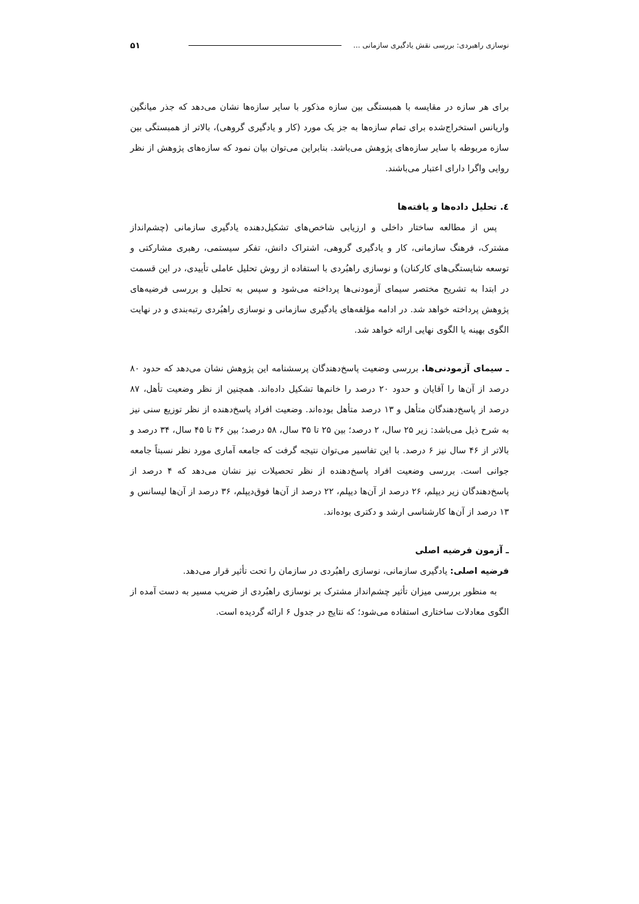نوسازی راهبردی: بررسی نقش یادگیری سازمانی ... ۵۱
برای هر سازه در مقایسه با همبستگی بین سازه مذکور با سایر سازه‌ها نشان می‌دهد که جذر میانگین واریانس استخراج‌شده برای تمام سازه‌ها به جز یک مورد (کار و یادگیری گروهی)، بالاتر از همبستگی بین سازه مربوطه با سایر سازه‌های پژوهش می‌باشد. بنابراین می‌توان بیان نمود که سازه‌های پژوهش از نظر روایی واگرا دارای اعتبار می‌باشند.
٤. تحلیل داده‌ها و یافته‌ها
پس از مطالعه ساختار داخلی و ارزیابی شاخص‌های تشکیل‌دهنده یادگیری سازمانی (چشم‌انداز مشترک، فرهنگ سازمانی، کار و یادگیری گروهی، اشتراک دانش، تفکر سیستمی، رهبری مشارکتی و توسعه شایستگی‌های کارکنان) و نوسازی راهبُردی با استفاده از روش تحلیل عاملی تأییدی، در این قسمت در ابتدا به تشریح مختصر سیمای آزمودنی‌ها پرداخته می‌شود و سپس به تحلیل و بررسی فرضیه‌های پژوهش پرداخته خواهد شد. در ادامه مؤلفه‌های یادگیری سازمانی و نوسازی راهبُردی رتبه‌بندی و در نهایت الگوی بهینه یا الگوی نهایی ارائه خواهد شد.
ـ سیمای آزمودنی‌ها. بررسی وضعیت پاسخ‌دهندگان پرسشنامه این پژوهش نشان می‌دهد که حدود ۸۰ درصد از آن‌ها را آقایان و حدود ۲۰ درصد را خانم‌ها تشکیل داده‌اند. همچنین از نظر وضعیت تأهل، ۸۷ درصد از پاسخ‌دهندگان متأهل و ۱۳ درصد متأهل بوده‌اند. وضعیت افراد پاسخ‌دهنده از نظر توزیع سنی نیز به شرح ذیل می‌باشد: زیر ۲۵ سال، ۲ درصد؛ بین ۲۵ تا ۳۵ سال، ۵۸ درصد؛ بین ۳۶ تا ۴۵ سال، ۳۴ درصد و بالاتر از ۴۶ سال نیز ۶ درصد. با این تفاسیر می‌توان نتیجه گرفت که جامعه آماری مورد نظر نسبتاً جامعه جوانی است. بررسی وضعیت افراد پاسخ‌دهنده از نظر تحصیلات نیز نشان می‌دهد که ۴ درصد از پاسخ‌دهندگان زیر دیپلم، ۲۶ درصد از آن‌ها دیپلم، ۲۲ درصد از آن‌ها فوق‌دیپلم، ۳۶ درصد از آن‌ها لیسانس و ۱۳ درصد از آن‌ها کارشناسی ارشد و دکتری بوده‌اند.
ـ آزمون فرضیه اصلی
فرضیه اصلی: یادگیری سازمانی، نوسازی راهبُردی در سازمان را تحت تأثیر قرار می‌دهد.
به منظور بررسی میزان تأثیر چشم‌انداز مشترک بر نوسازی راهبُردی از ضریب مسیر به دست آمده از الگوی معادلات ساختاری استفاده می‌شود؛ که نتایج در جدول ۶ ارائه گردیده است.